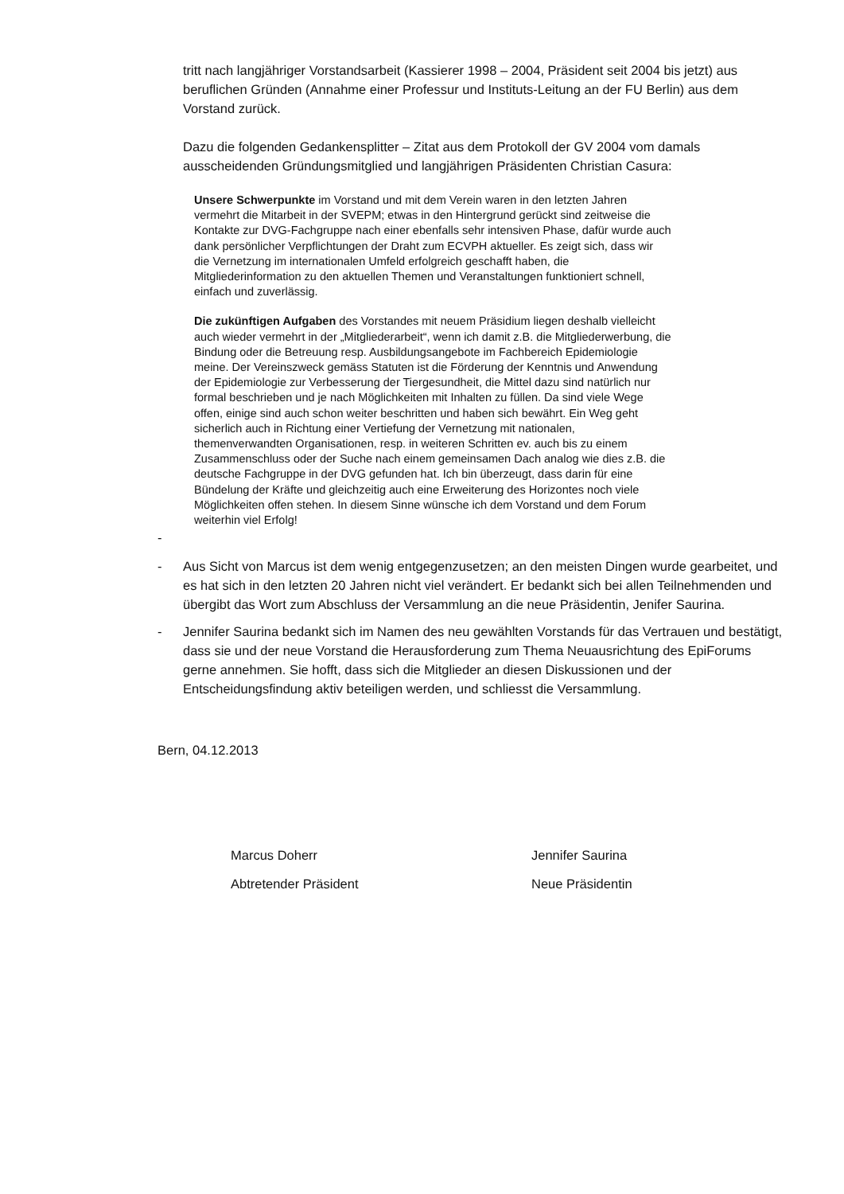tritt nach langjähriger Vorstandsarbeit (Kassierer 1998 – 2004, Präsident seit 2004 bis jetzt) aus beruflichen Gründen (Annahme einer Professur und Instituts-Leitung an der FU Berlin) aus dem Vorstand zurück.
Dazu die folgenden Gedankensplitter – Zitat aus dem Protokoll der GV 2004 vom damals ausscheidenden Gründungsmitglied und langjährigen Präsidenten Christian Casura:
Unsere Schwerpunkte im Vorstand und mit dem Verein waren in den letzten Jahren vermehrt die Mitarbeit in der SVEPM; etwas in den Hintergrund gerückt sind zeitweise die Kontakte zur DVG-Fachgruppe nach einer ebenfalls sehr intensiven Phase, dafür wurde auch dank persönlicher Verpflichtungen der Draht zum ECVPH aktueller. Es zeigt sich, dass wir die Vernetzung im internationalen Umfeld erfolgreich geschafft haben, die Mitgliederinformation zu den aktuellen Themen und Veranstaltungen funktioniert schnell, einfach und zuverlässig.
Die zukünftigen Aufgaben des Vorstandes mit neuem Präsidium liegen deshalb vielleicht auch wieder vermehrt in der „Mitgliederarbeit“, wenn ich damit z.B. die Mitgliederwerbung, die Bindung oder die Betreuung resp. Ausbildungsangebote im Fachbereich Epidemiologie meine. Der Vereinszweck gemäss Statuten ist die Förderung der Kenntnis und Anwendung der Epidemiologie zur Verbesserung der Tiergesundheit, die Mittel dazu sind natürlich nur formal beschrieben und je nach Möglichkeiten mit Inhalten zu füllen. Da sind viele Wege offen, einige sind auch schon weiter beschritten und haben sich bewährt. Ein Weg geht sicherlich auch in Richtung einer Vertiefung der Vernetzung mit nationalen, themenverwandten Organisationen, resp. in weiteren Schritten ev. auch bis zu einem Zusammenschluss oder der Suche nach einem gemeinsamen Dach analog wie dies z.B. die deutsche Fachgruppe in der DVG gefunden hat. Ich bin überzeugt, dass darin für eine Bündelung der Kräfte und gleichzeitig auch eine Erweiterung des Horizontes noch viele Möglichkeiten offen stehen. In diesem Sinne wünsche ich dem Vorstand und dem Forum weiterhin viel Erfolg!
-
- Aus Sicht von Marcus ist dem wenig entgegenzusetzen; an den meisten Dingen wurde gearbeitet, und es hat sich in den letzten 20 Jahren nicht viel verändert. Er bedankt sich bei allen Teilnehmenden und übergibt das Wort zum Abschluss der Versammlung an die neue Präsidentin, Jenifer Saurina.
- Jennifer Saurina bedankt sich im Namen des neu gewählten Vorstands für das Vertrauen und bestätigt, dass sie und der neue Vorstand die Herausforderung zum Thema Neuausrichtung des EpiForums gerne annehmen. Sie hofft, dass sich die Mitglieder an diesen Diskussionen und der Entscheidungsfindung aktiv beteiligen werden, und schliesst die Versammlung.
Bern, 04.12.2013
Marcus Doherr
Abtretender Präsident
Jennifer Saurina
Neue Präsidentin